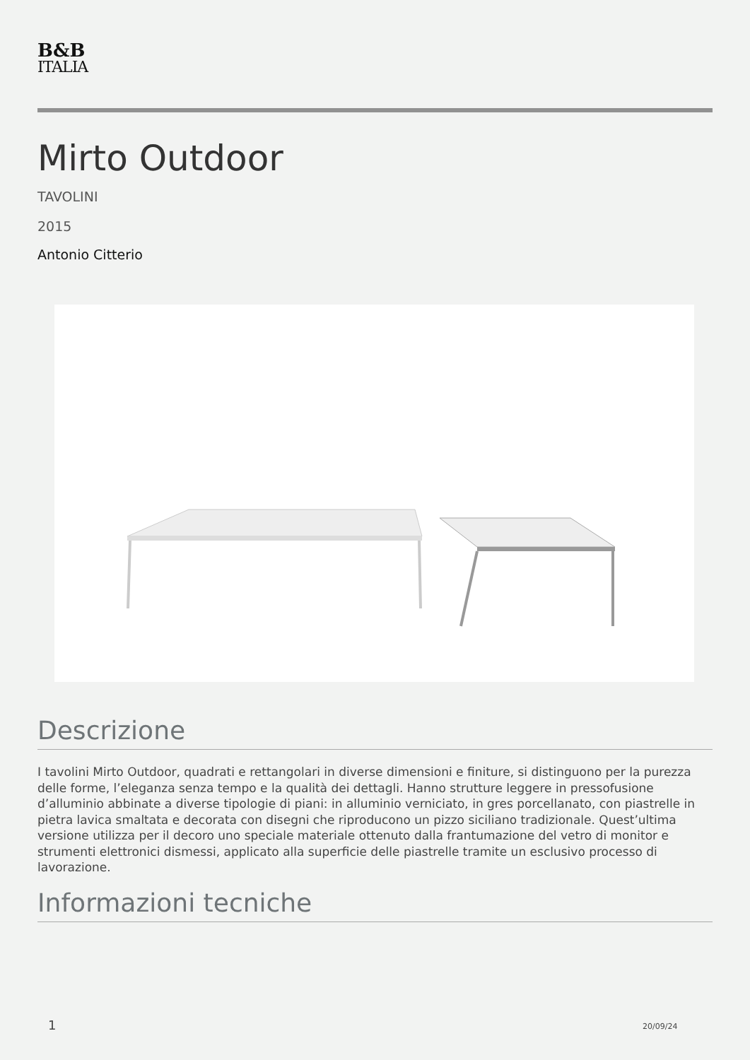B&B
ITALIA
Mirto Outdoor
TAVOLINI
2015
Antonio Citterio
Descrizione
I tavolini Mirto Outdoor, quadrati e rettangolari in diverse dimensioni e finiture, si distinguono per la purezza delle forme, l’eleganza senza tempo e la qualità dei dettagli. Hanno strutture leggere in pressofusione d’alluminio abbinate a diverse tipologie di piani: in alluminio verniciato, in gres porcellanato, con piastrelle in pietra lavica smaltata e decorata con disegni che riproducono un pizzo siciliano tradizionale. Quest’ultima versione utilizza per il decoro uno speciale materiale ottenuto dalla frantumazione del vetro di monitor e strumenti elettronici dismessi, applicato alla superficie delle piastrelle tramite un esclusivo processo di lavorazione.
Informazioni tecniche
1 20/09/24